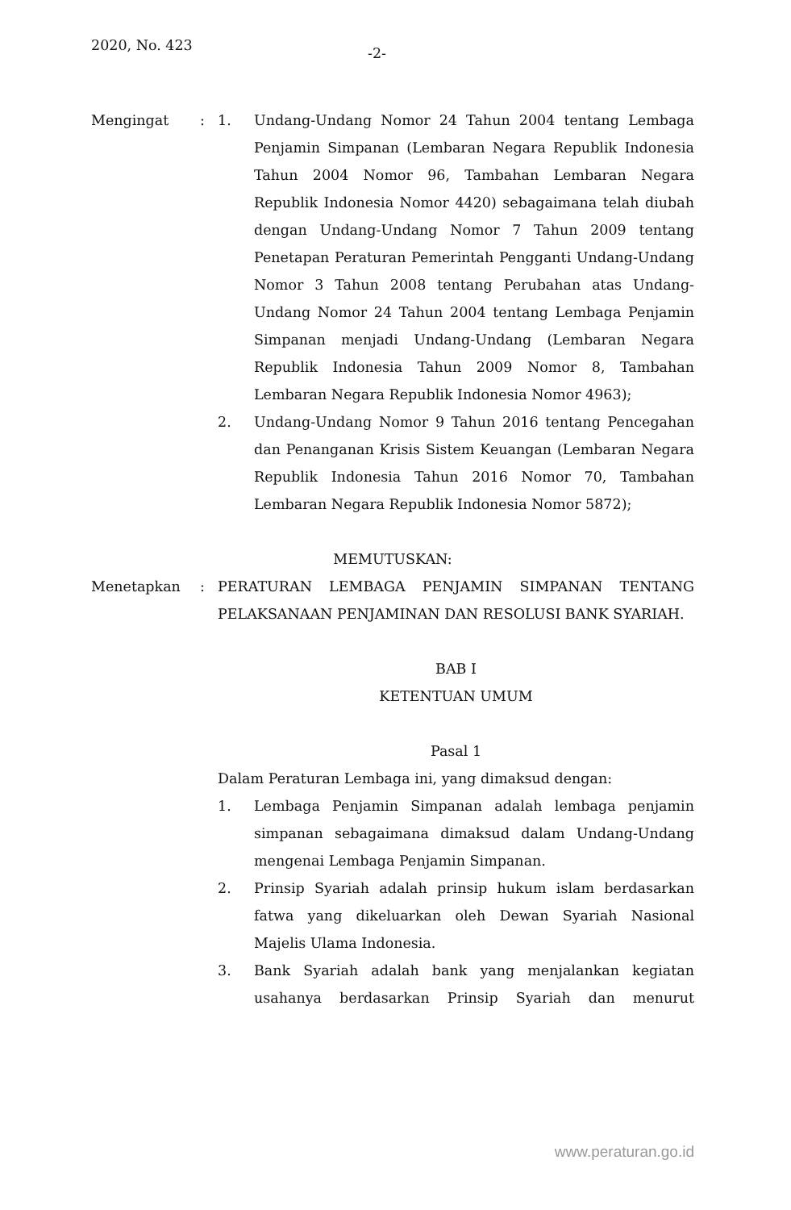2020, No. 423 -2-
Mengingat : 1. Undang-Undang Nomor 24 Tahun 2004 tentang Lembaga Penjamin Simpanan (Lembaran Negara Republik Indonesia Tahun 2004 Nomor 96, Tambahan Lembaran Negara Republik Indonesia Nomor 4420) sebagaimana telah diubah dengan Undang-Undang Nomor 7 Tahun 2009 tentang Penetapan Peraturan Pemerintah Pengganti Undang-Undang Nomor 3 Tahun 2008 tentang Perubahan atas Undang-Undang Nomor 24 Tahun 2004 tentang Lembaga Penjamin Simpanan menjadi Undang-Undang (Lembaran Negara Republik Indonesia Tahun 2009 Nomor 8, Tambahan Lembaran Negara Republik Indonesia Nomor 4963);
2. Undang-Undang Nomor 9 Tahun 2016 tentang Pencegahan dan Penanganan Krisis Sistem Keuangan (Lembaran Negara Republik Indonesia Tahun 2016 Nomor 70, Tambahan Lembaran Negara Republik Indonesia Nomor 5872);
MEMUTUSKAN:
Menetapkan : PERATURAN LEMBAGA PENJAMIN SIMPANAN TENTANG PELAKSANAAN PENJAMINAN DAN RESOLUSI BANK SYARIAH.
BAB I
KETENTUAN UMUM
Pasal 1
Dalam Peraturan Lembaga ini, yang dimaksud dengan:
1. Lembaga Penjamin Simpanan adalah lembaga penjamin simpanan sebagaimana dimaksud dalam Undang-Undang mengenai Lembaga Penjamin Simpanan.
2. Prinsip Syariah adalah prinsip hukum islam berdasarkan fatwa yang dikeluarkan oleh Dewan Syariah Nasional Majelis Ulama Indonesia.
3. Bank Syariah adalah bank yang menjalankan kegiatan usahanya berdasarkan Prinsip Syariah dan menurut
www.peraturan.go.id